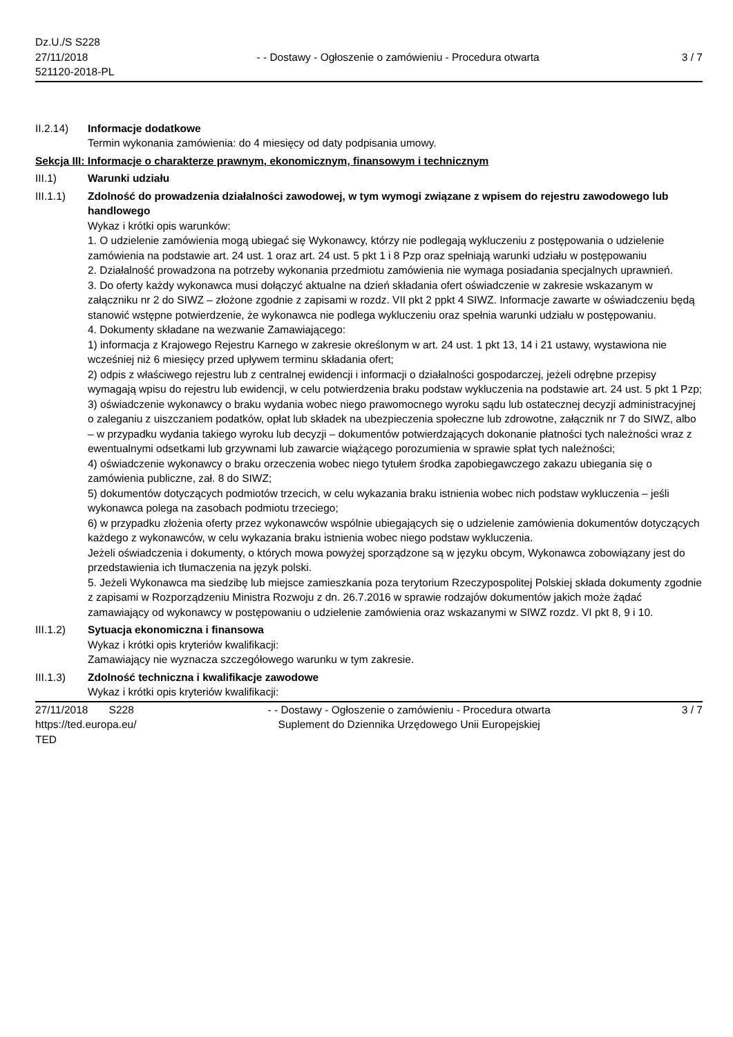Dz.U./S S228
27/11/2018
521120-2018-PL
- - Dostawy - Ogłoszenie o zamówieniu - Procedura otwarta
3 / 7
II.2.14) Informacje dodatkowe
Termin wykonania zamówienia: do 4 miesięcy od daty podpisania umowy.
Sekcja III: Informacje o charakterze prawnym, ekonomicznym, finansowym i technicznym
III.1) Warunki udziału
III.1.1) Zdolność do prowadzenia działalności zawodowej, w tym wymogi związane z wpisem do rejestru zawodowego lub handlowego
Wykaz i krótki opis warunków:
1. O udzielenie zamówienia mogą ubiegać się Wykonawcy, którzy nie podlegają wykluczeniu z postępowania o udzielenie zamówienia na podstawie art. 24 ust. 1 oraz art. 24 ust. 5 pkt 1 i 8 Pzp oraz spełniają warunki udziału w postępowaniu
2. Działalność prowadzona na potrzeby wykonania przedmiotu zamówienia nie wymaga posiadania specjalnych uprawnień.
3. Do oferty każdy wykonawca musi dołączyć aktualne na dzień składania ofert oświadczenie w zakresie wskazanym w załączniku nr 2 do SIWZ – złożone zgodnie z zapisami w rozdz. VII pkt 2 ppkt 4 SIWZ. Informacje zawarte w oświadczeniu będą stanowić wstępne potwierdzenie, że wykonawca nie podlega wykluczeniu oraz spełnia warunki udziału w postępowaniu.
4. Dokumenty składane na wezwanie Zamawiającego:
1) informacja z Krajowego Rejestru Karnego w zakresie określonym w art. 24 ust. 1 pkt 13, 14 i 21 ustawy, wystawiona nie wcześniej niż 6 miesięcy przed upływem terminu składania ofert;
2) odpis z właściwego rejestru lub z centralnej ewidencji i informacji o działalności gospodarczej, jeżeli odrębne przepisy wymagają wpisu do rejestru lub ewidencji, w celu potwierdzenia braku podstaw wykluczenia na podstawie art. 24 ust. 5 pkt 1 Pzp;
3) oświadczenie wykonawcy o braku wydania wobec niego prawomocnego wyroku sądu lub ostatecznej decyzji administracyjnej o zaleganiu z uiszczaniem podatków, opłat lub składek na ubezpieczenia społeczne lub zdrowotne, załącznik nr 7 do SIWZ, albo – w przypadku wydania takiego wyroku lub decyzji – dokumentów potwierdzających dokonanie płatności tych należności wraz z ewentualnymi odsetkami lub grzywnami lub zawarcie wiążącego porozumienia w sprawie spłat tych należności;
4) oświadczenie wykonawcy o braku orzeczenia wobec niego tytułem środka zapobiegawczego zakazu ubiegania się o zamówienia publiczne, zał. 8 do SIWZ;
5) dokumentów dotyczących podmiotów trzecich, w celu wykazania braku istnienia wobec nich podstaw wykluczenia – jeśli wykonawca polega na zasobach podmiotu trzeciego;
6) w przypadku złożenia oferty przez wykonawców wspólnie ubiegających się o udzielenie zamówienia dokumentów dotyczących każdego z wykonawców, w celu wykazania braku istnienia wobec niego podstaw wykluczenia.
Jeżeli oświadczenia i dokumenty, o których mowa powyżej sporządzone są w języku obcym, Wykonawca zobowiązany jest do przedstawienia ich tłumaczenia na język polski.
5. Jeżeli Wykonawca ma siedzibę lub miejsce zamieszkania poza terytorium Rzeczypospolitej Polskiej składa dokumenty zgodnie z zapisami w Rozporządzeniu Ministra Rozwoju z dn. 26.7.2016 w sprawie rodzajów dokumentów jakich może żądać zamawiający od wykonawcy w postępowaniu o udzielenie zamówienia oraz wskazanymi w SIWZ rozdz. VI pkt 8, 9 i 10.
III.1.2) Sytuacja ekonomiczna i finansowa
Wykaz i krótki opis kryteriów kwalifikacji:
Zamawiający nie wyznacza szczegółowego warunku w tym zakresie.
III.1.3) Zdolność techniczna i kwalifikacje zawodowe
Wykaz i krótki opis kryteriów kwalifikacji:
27/11/2018 S228
https://ted.europa.eu/
TED
- - Dostawy - Ogłoszenie o zamówieniu - Procedura otwarta
Suplement do Dziennika Urzędowego Unii Europejskiej
3 / 7